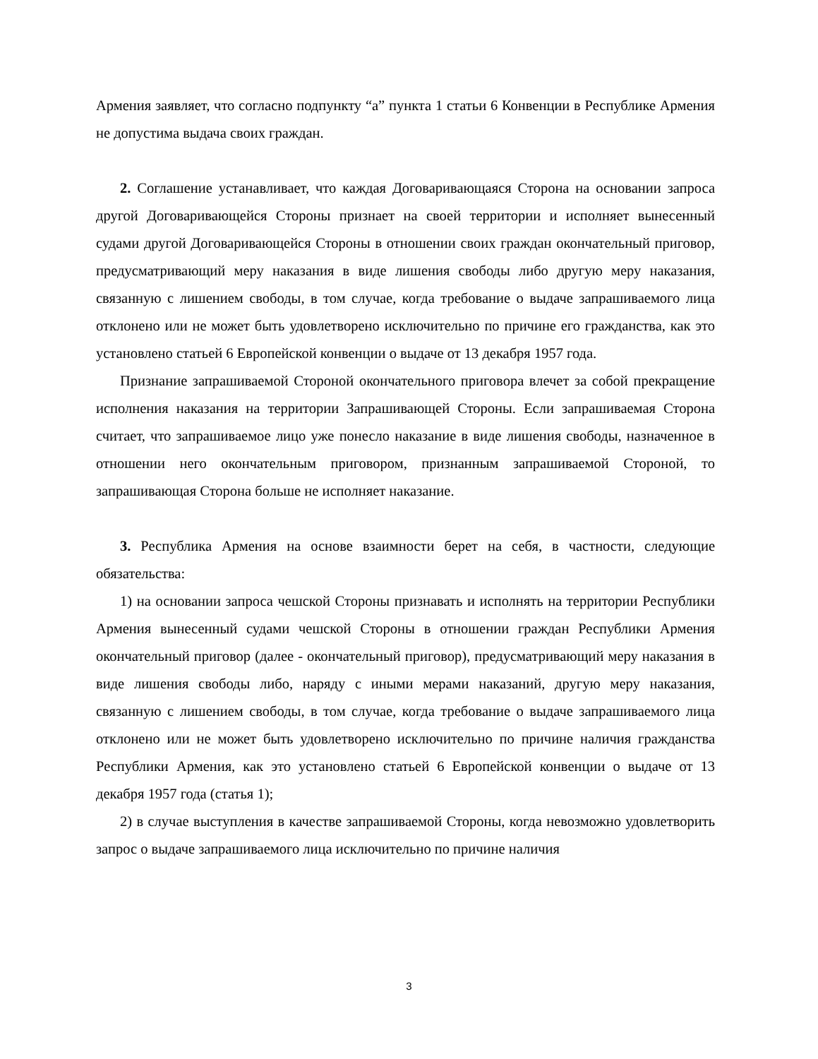Армения заявляет, что согласно подпункту “а” пункта 1 статьи 6 Конвенции в Республике Армения не допустима выдача своих граждан.
2. Соглашение устанавливает, что каждая Договаривающаяся Сторона на основании запроса другой Договаривающейся Стороны признает на своей территории и исполняет вынесенный судами другой Договаривающейся Стороны в отношении своих граждан окончательный приговор, предусматривающий меру наказания в виде лишения свободы либо другую меру наказания, связанную с лишением свободы, в том случае, когда требование о выдаче запрашиваемого лица отклонено или не может быть удовлетворено исключительно по причине его гражданства, как это установлено статьей 6 Европейской конвенции о выдаче от 13 декабря 1957 года.
Признание запрашиваемой Стороной окончательного приговора влечет за собой прекращение исполнения наказания на территории Запрашивающей Стороны. Если запрашиваемая Сторона считает, что запрашиваемое лицо уже понесло наказание в виде лишения свободы, назначенное в отношении него окончательным приговором, признанным запрашиваемой Стороной, то запрашивающая Сторона больше не исполняет наказание.
3. Республика Армения на основе взаимности берет на себя, в частности, следующие обязательства:
1) на основании запроса чешской Стороны признавать и исполнять на территории Республики Армения вынесенный судами чешской Стороны в отношении граждан Республики Армения окончательный приговор (далее - окончательный приговор), предусматривающий меру наказания в виде лишения свободы либо, наряду с иными мерами наказаний, другую меру наказания, связанную с лишением свободы, в том случае, когда требование о выдаче запрашиваемого лица отклонено или не может быть удовлетворено исключительно по причине наличия гражданства Республики Армения, как это установлено статьей 6 Европейской конвенции о выдаче от 13 декабря 1957 года (статья 1);
2) в случае выступления в качестве запрашиваемой Стороны, когда невозможно удовлетворить запрос о выдаче запрашиваемого лица исключительно по причине наличия
3